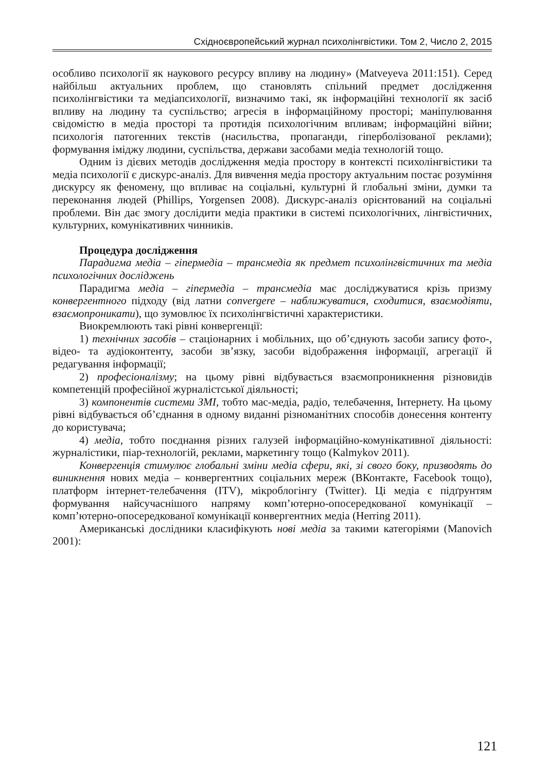Східноєвропейський журнал психолінгвістики. Том 2, Число 2, 2015
особливо психології як наукового ресурсу впливу на людину» (Matveyeva 2011:151). Серед найбільш актуальних проблем, що становлять спільний предмет дослідження психолінгвістики та медіапсихології, визначимо такі, як інформаційні технології як засіб впливу на людину та суспільство; агресія в інформаційному просторі; маніпулювання свідомістю в медіа просторі та протидія психологічним впливам; інформаційні війни; психологія патогенних текстів (насильства, пропаганди, гіперболізованої реклами); формування іміджу людини, суспільства, держави засобами медіа технологій тощо.
Одним із дієвих методів дослідження медіа простору в контексті психолінгвістики та медіа психології є дискурс-аналіз. Для вивчення медіа простору актуальним постає розуміння дискурсу як феномену, що впливає на соціальні, культурні й глобальні зміни, думки та переконання людей (Phillips, Yorgensen 2008). Дискурс-аналіз орієнтований на соціальні проблеми. Він дає змогу дослідити медіа практики в системі психологічних, лінгвістичних, культурних, комунікативних чинників.
Процедура дослідження
Парадигма медіа – гіпермедіа – трансмедіа як предмет психолінгвістичних та медіа психологічних досліджень
Парадигма медіа – гіпермедіа – трансмедіа має досліджуватися крізь призму конвергентного підходу (від латни convergere – наближуватися, сходитися, взаємодіяти, взаємопроникати), що зумовлює їх психолінгвістичні характеристики.
Виокремлюють такі рівні конвергенції:
1) технічних засобів – стаціонарних і мобільних, що об’єднують засоби запису фото-, відео- та аудіоконтенту, засоби зв’язку, засоби відображення інформації, агрегації й редагування інформації;
2) професіоналізму; на цьому рівні відбувається взаємопроникнення різновидів компетенцій професійної журналістської діяльності;
3) компонентів системи ЗМІ, тобто мас-медіа, радіо, телебачення, Інтернету. На цьому рівні відбувається об’єднання в одному виданні різноманітних способів донесення контенту до користувача;
4) медіа, тобто поєднання різних галузей інформаційно-комунікативної діяльності: журналістики, піар-технологій, реклами, маркетингу тощо (Kalmykov 2011).
Конвергенція стимулює глобальні зміни медіа сфери, які, зі свого боку, призводять до виникнення нових медіа – конвергентних соціальних мереж (ВКонтакте, Facebook тощо), платформ інтернет-телебачення (ITV), мікроблогінгу (Twitter). Ці медіа є підґрунтям формування найсучаснішого напряму комп’ютерно-опосередкованої комунікації – комп’ютерно-опосередкованої комунікації конвергентних медіа (Herring 2011).
Американські дослідники класифікують нові медіа за такими категоріями (Manovich 2001):
121